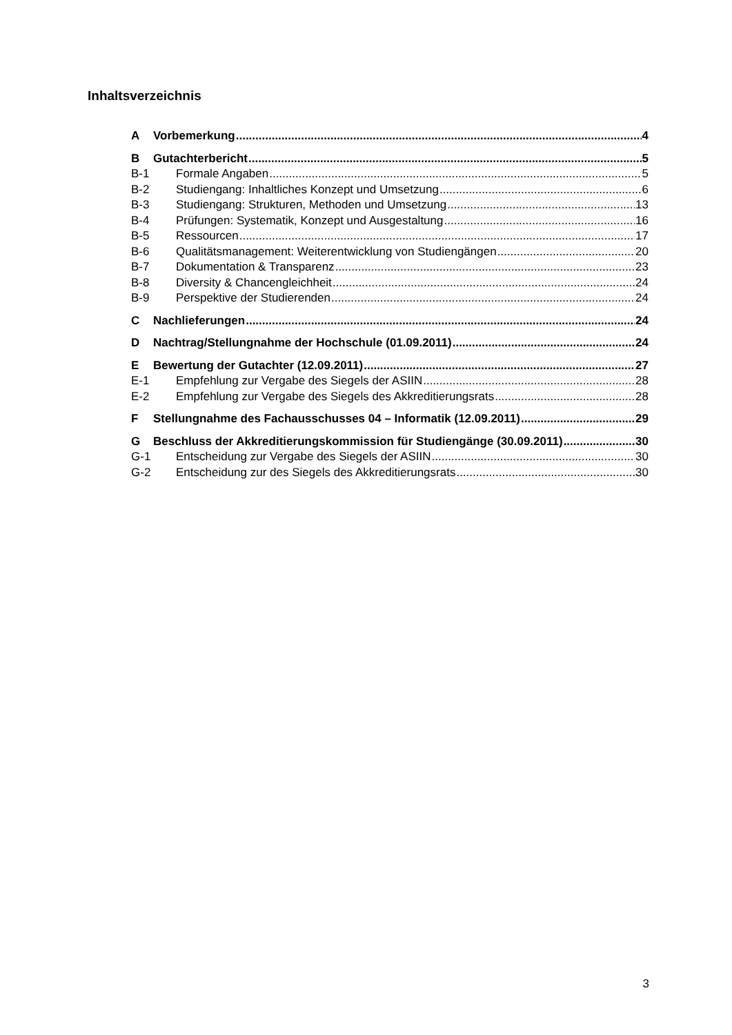Inhaltsverzeichnis
A Vorbemerkung 4
B Gutachterbericht 5
B-1 Formale Angaben 5
B-2 Studiengang: Inhaltliches Konzept und Umsetzung 6
B-3 Studiengang: Strukturen, Methoden und Umsetzung 13
B-4 Prüfungen: Systematik, Konzept und Ausgestaltung 16
B-5 Ressourcen 17
B-6 Qualitätsmanagement: Weiterentwicklung von Studiengängen 20
B-7 Dokumentation & Transparenz 23
B-8 Diversity & Chancengleichheit 24
B-9 Perspektive der Studierenden 24
C Nachlieferungen 24
D Nachtrag/Stellungnahme der Hochschule (01.09.2011) 24
E Bewertung der Gutachter (12.09.2011) 27
E-1 Empfehlung zur Vergabe des Siegels der ASIIN 28
E-2 Empfehlung zur Vergabe des Siegels des Akkreditierungsrats 28
F Stellungnahme des Fachausschusses 04 – Informatik (12.09.2011) 29
G Beschluss der Akkreditierungskommission für Studiengänge (30.09.2011) 30
G-1 Entscheidung zur Vergabe des Siegels der ASIIN 30
G-2 Entscheidung zur des Siegels des Akkreditierungsrats 30
3